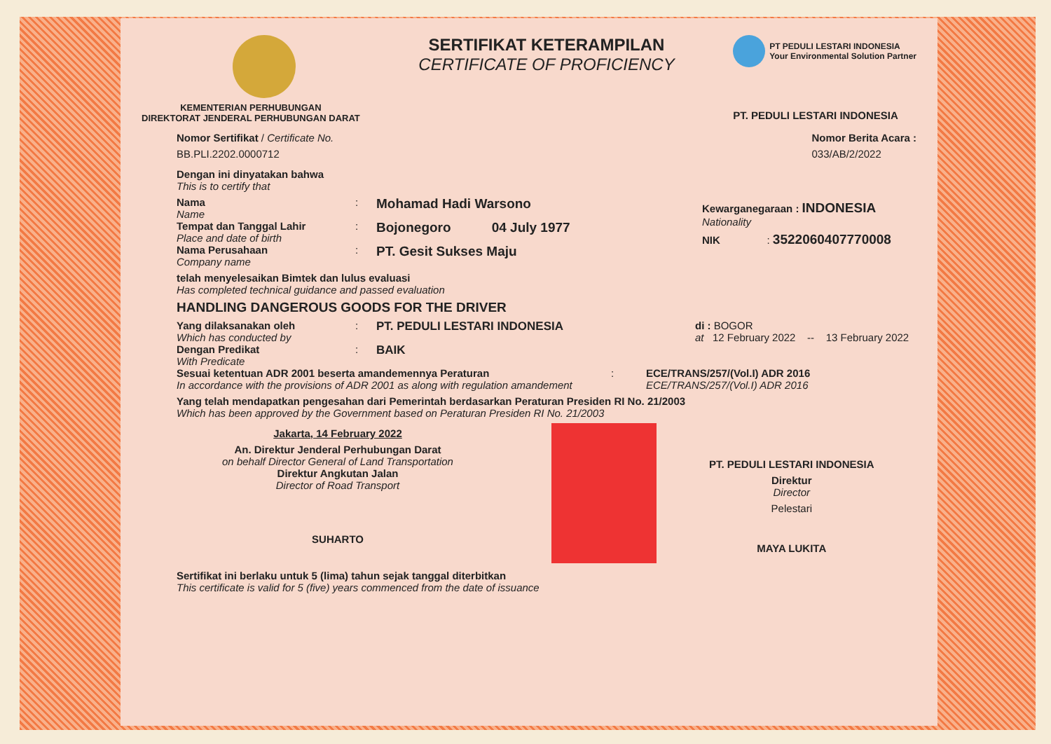KEMENTERIAN PERHUBUNGAN
DIREKTORAT JENDERAL PERHUBUNGAN DARAT
SERTIFIKAT KETERAMPILAN
CERTIFICATE OF PROFICIENCY
PT PEDULI LESTARI INDONESIA
Your Environmental Solution Partner
PT. PEDULI LESTARI INDONESIA
Nomor Sertifikat / Certificate No.
BB.PLI.2202.0000712
Nomor Berita Acara :
033/AB/2/2022
Dengan ini dinyatakan bahwa
This is to certify that
Nama
Name
:
Mohamad Hadi Warsono
Tempat dan Tanggal Lahir
Place and date of birth
:
Bojonegoro 04 July 1977
Nama Perusahaan
Company name
:
PT. Gesit Sukses Maju
Kewarganegaraan : INDONESIA
Nationality
NIK : 3522060407770008
telah menyelesaikan Bimtek dan lulus evaluasi
Has completed technical guidance and passed evaluation
HANDLING DANGEROUS GOODS FOR THE DRIVER
Yang dilaksanakan oleh
Which has conducted by
: PT. PEDULI LESTARI INDONESIA
Dengan Predikat
With Predicate
: BAIK
di : BOGOR
at 12 February 2022 -- 13 February 2022
Sesuai ketentuan ADR 2001 beserta amandemennya Peraturan
In accordance with the provisions of ADR 2001 as along with regulation amandement
: ECE/TRANS/257/(Vol.I) ADR 2016
ECE/TRANS/257/(Vol.I) ADR 2016
Yang telah mendapatkan pengesahan dari Pemerintah berdasarkan Peraturan Presiden RI No. 21/2003
Which has been approved by the Government based on Peraturan Presiden RI No. 21/2003
Jakarta, 14 February 2022
An. Direktur Jenderal Perhubungan Darat
on behalf Director General of Land Transportation
Direktur Angkutan Jalan
Director of Road Transport
SUHARTO
PT. PEDULI LESTARI INDONESIA
Direktur
Director
Pelestari
MAYA LUKITA
Sertifikat ini berlaku untuk 5 (lima) tahun sejak tanggal diterbitkan
This certificate is valid for 5 (five) years commenced from the date of issuance